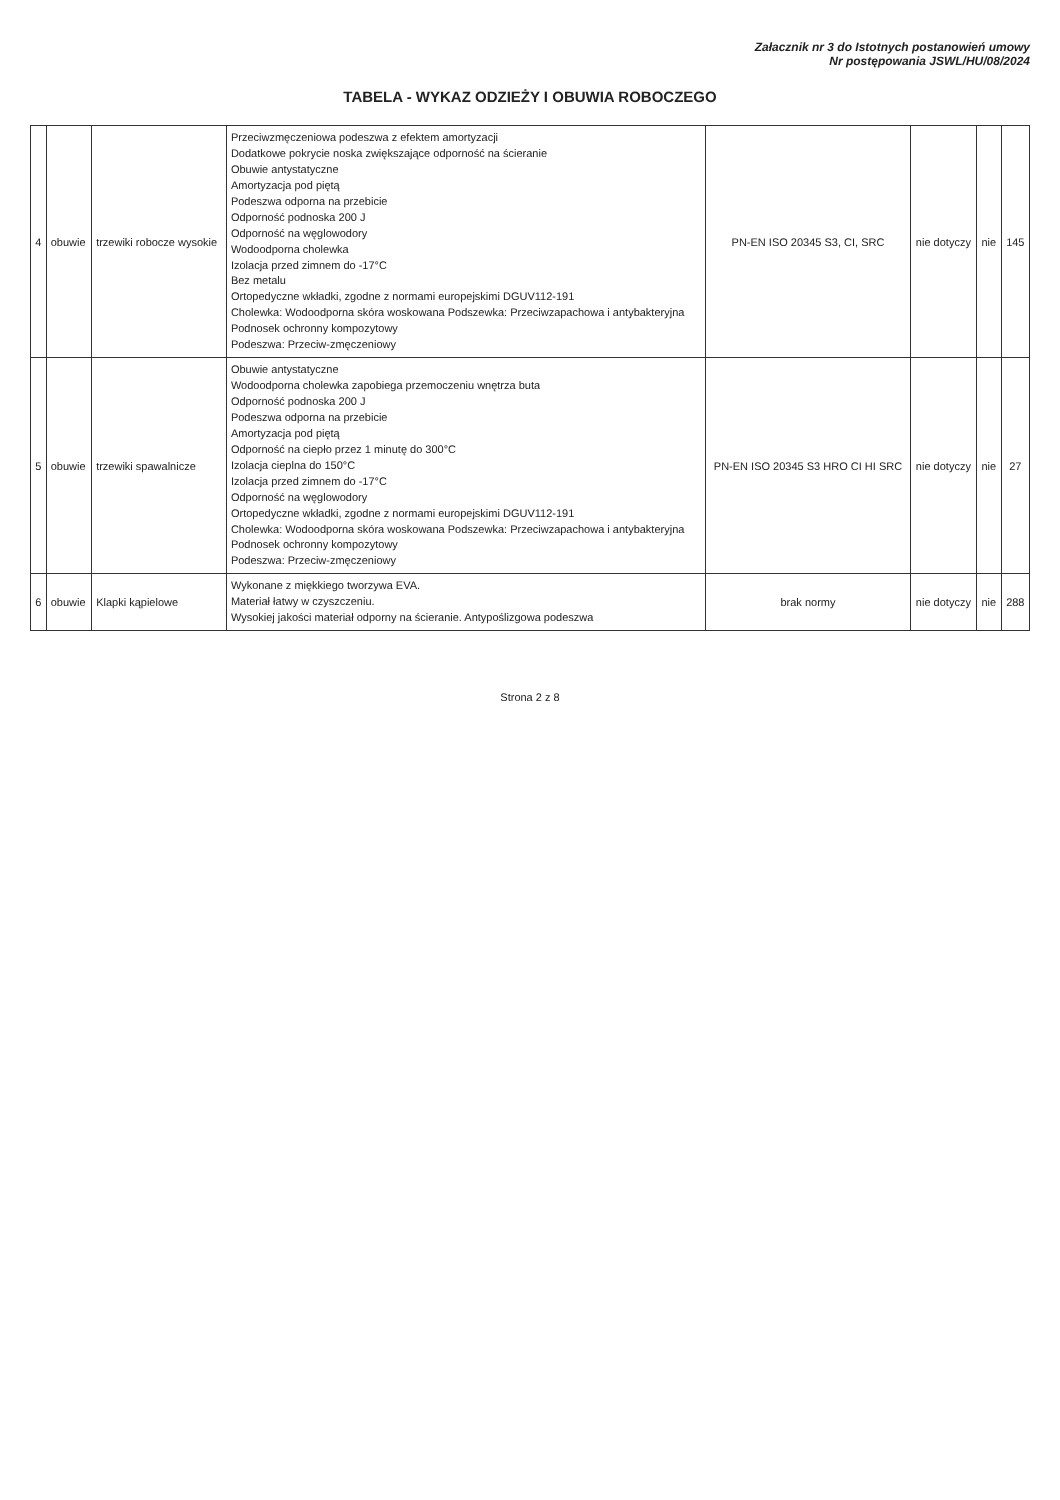Załacznik nr 3 do Istotnych postanowień umowy
Nr postępowania JSWL/HU/08/2024
TABELA - WYKAZ ODZIEŻY I OBUWIA ROBOCZEGO
| 4 | obuwie | trzewiki robocze wysokie | Przeciwzmęczeniowa podeszwa z efektem amortyzacji Dodatkowe pokrycie noska zwiększające odporność na ścieranie Obuwie antystatyczne Amortyzacja pod piętą Podeszwa odporna na przebicie Odporność podnoska 200 J Odporność na węglowodory Wodoodporna cholewka Izolacja przed zimnem do -17°C Bez metalu Ortopedyczne wkładki, zgodne z normami europejskimi DGUV112-191 Cholewka: Wodoodporna skóra woskowana Podszewka: Przeciwzapachowa i antybakteryjna Podnosek ochronny kompozytowy Podeszwa: Przeciw-zmęczeniowy | PN-EN ISO 20345 S3, CI, SRC | nie dotyczy | nie | 145 |
| 5 | obuwie | trzewiki spawalnicze | Obuwie antystatyczne Wodoodporna cholewka zapobiega przemoczeniu wnętrza buta Odporność podnoska 200 J Podeszwa odporna na przebicie Amortyzacja pod piętą Odporność na ciepło przez 1 minutę do 300°C Izolacja cieplna do 150°C Izolacja przed zimnem do -17°C Odporność na węglowodory Ortopedyczne wkładki, zgodne z normami europejskimi DGUV112-191 Cholewka: Wodoodporna skóra woskowana Podszewka: Przeciwzapachowa i antybakteryjna Podnosek ochronny kompozytowy Podeszwa: Przeciw-zmęczeniowy | PN-EN ISO 20345 S3 HRO CI HI SRC | nie dotyczy | nie | 27 |
| 6 | obuwie | Klapki kąpielowe | Wykonane z miękkiego tworzywa EVA. Materiał łatwy w czyszczeniu. Wysokiej jakości materiał odporny na ścieranie. Antypoślizgowa podeszwa | brak normy | nie dotyczy | nie | 288 |
Strona 2 z 8